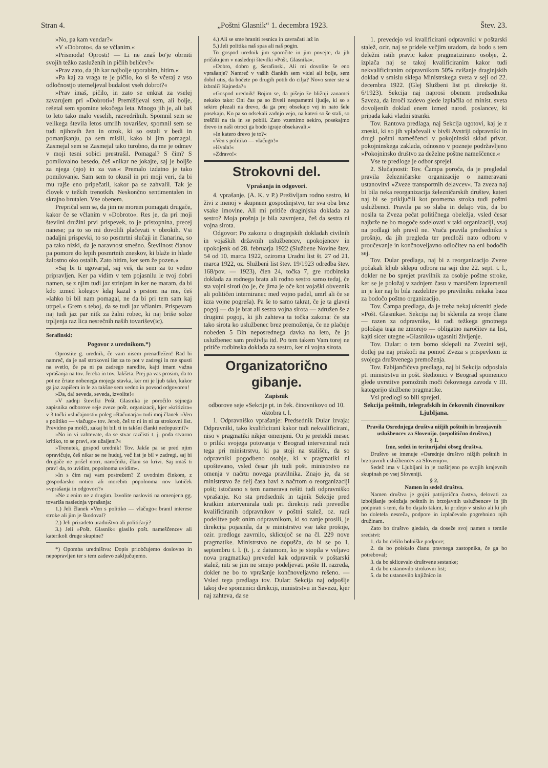Stran 4. „Poštni Glasnik“ 1. decembra 1923. Štev. 23.
»No, pa kam vendar?«
»V »Dobroto«, da se včlanim.«
»Prismoda! Oprosti! — Li ne znaš bo'je obrniti svojih težko zasluženih in pičlih beličev?«
»Prav zato, da jih kar najbolje uporabim, hitim.«
»Pa kaj za vraga te je pičilo, ko si še včeraj z vso odločnostjo utemeljeval budalost vseh dobrot?«
»Prav imaš, pičilo, in zato se enkrat za vselej zavarujem pri »Dobroti«! Premišljeval sem, ali bolje, rešetal sem spomine tekočega leta. Mnogo jih je, ali baš to leto tako malo veselih, razvedrilnih. Spomnil sem se velikega števila letos umrlih tovarišev, spomnil sem se tudi njihovih žen in otrok, ki so ostali v bedi in pomanjkanju, pa sem mislil, kako bi jim pomagal. Zasmejal sem se Zasmejal tako turobno, da me je odmev v moji tesni sobici prestrašil. Pomagal? S čim? S pomilovalno besedo, češ »nikar ne jokajte, saj je boljše za njega (njo) in za vas.« Premalo izdatno je tako pomilovanje. Sam sem to okusil in pri moji veri, da bi mu rajše eno pripečatil, kakor pa se zahvalil. Tak je človek v težkih trenotkih. Neskončno sentimentalen in skrajno brutalen. Vse obenem.
Prepričal sem se, da jim ne morem pomagati drugače, kakor če se včlanim v »Dobroto«. Res je, da pri moji številni družini prvi prispevek, to je pristopnina, precej nanese; pa to so mi dovolili plačevati v obrokih. Vsi nadaljni prispevki, to so posmrtni slučaji in članarina, so pa tako nizki, da je naravnost smešno. Številnost članov pa pomore do lepih posmrtnih zneskov, ki blaže in hlade žalostno oko ostalih. Zato hitim, ker sem že pozen.«
»Saj bi ti ugovarjal, saj veš, da sem za to vedno pripravljen. Ker pa vidim v tem pojasnilu le tvoj dobri namen, se z njim tudi jaz strinjam in ker ne maram, da bi kdo izmed kolegov kdaj kazal s prstom na me, češ »lahko bi bil nam pomagal, ne da bi pri tem sam kaj utrpel.« Grem s teboj, da se tudi jaz včlanim. Prispevam naj tudi jaz par nitk za žalni robec, ki naj briše solze trpljenja raz lica nesrečnih naših tovarišev(ic).
Serafinski:
Pogovor z urednikom.*)
Oprostite g. urednik, če vam nisem prenadležen! Rad bi namreč, da je naš strokovni list za to pot v zadregi in me spusti na svetlo, če pa ni pa zadrego naredite, kajti imam važna vprašanja na tov. Jereba in tov. Jakšeta. Prej pa vas prosim, da to pot ne črtate nobenega mojega stavka, ker mi je ljub tako, kakor ga jaz zapišem in le za takšne sem vedno in povsod odgovoren!
»Da, da! seveda, seveda, izvolite!«
»V zadnji številki Pošt. Glasnika je poročilo sejnega zapisnika odborove seje zveze pošt. organizacij, kjer »kritizira« v 3 točki »slučajnosti« poleg »Računarja« tudi moj članek »Ven s politiko — vlačugo« tov. Jereb, češ to ni in ni za strokovni list. Previdno pa molči, zakaj bi bili ti in takšni članki nedopustni?«
»No in vi zahtevate, da se stvar razčisti t. j. poda stvarno kritiko, to se pravi, ste užaljeni?«
»Trenutek, gospod urednik! Tov. Jakše pa se pred njim opravičuje, češ nikar se ne huduj, več list je bil v zadregi, saj bi drugače ne prišel notri, naročniki, člani so krivi. Saj imaš ti prav! da, to uvidim, popolnoma uvidim«.
»In s čim naj vam postrežem? Z uvodnim člnkom, z gospodarsko notico ali morebiti popolnoma nov kotiček »vprašanja in odgovori?«
»Ne z enim ne z drugim. Izvolite nasloviti na omenjena gg. tovariša naslednja vprašanja:
1.) Jeli članek »Ven s politiko — vlačugo« branil interese stroke ali jim je škodoval?
2.) Jeli prizadeto uradništvo ali politićarji?
3.) Jeli »Pošt. Glasnik« glasilo pošt. nameščencev ali katerikoli druge skupine?
*) Opomba uredništva: Dopis priobčujemo doslovno in nepopravljen ter s tem zadevo zaključujemo.
4.) Ali se sme braniti resnica in zavračati laž in
5.) Jeli politika naš spas ali naš pogin.
To gospod urednik jim sporočite in jim povejte, da jih pričakujem v naslednji številki »Pošt. Glasnika«.
»Dobro, dobro g. Serafinski. Ali mi dovolite še eno vprašanje? Namreč v vaših člankih sem videl ali bolje, sem dobil utis, da hočete po drugih potih do cilja? Novo smer ste si izbrali? Kajneda?«
»Gospod urednik! Bojim se, da pišejo že bližnji zanamci nekako tako: Oni čas pa so živeli nespametni ljudje, ki so s sekiro plezali na drevo, da ga prej obsekajo vej in nato šele posekajo. Ko pa so odsekali zadnjo vejo, na kateri so še stali, so treščili na tla in se pobili. Zato vzemimo sekiro, posekajmo drevo in naši otroci ga bodo igraje obsekavali.«
»In katero drevo je to?«
»Ven s politiko — vlačugo!«
»Hvala!«
»Zdravo!«
Strokovni del.
Vprašanja in odgovori.
4. vprašanje. (A. K. v P.) Preživljam rodno sestro, ki živi z menoj v skupnem gospodinjstvo, ter sva oba brez vsake imovine. Ali mi pritiče draginjska doklada za sestro? Moja prošnja je bila zavrnjena, češ da sestra ni vojna sirota.
Odgovor: Po zakonu o draginjskih dokladah civilnih in vojaških državnih uslužbencev, upokojencev in upokojenk od 28. februarja 1922 (Službene Novine štev. 54 od 10. marca 1922, oziroma Uradni list št. 27 od 21. marca 1922, oz. Službeni list štev. 19/1923 odredba štev. 168/pov. — 1923), člen 24, točka 7, gre rodbinska doklada za rodnega brata ali rodno sestro samo tedaj, če sta vojni siroti (to je, če jima je oče kot vojaški obveznik ali političen interniranec med vojno padel, umrl ali če se izza vojne pogreša). Pa še to samo takrat, če je ta glavni pogoj — da je brat ali sestra vojna sirota — združen še z drugimi pogoji, ki jih zahteva ta točka zakona: če sta tako sirota ko uslužbenec brez premoženja, če ne plačuje nobeden 5 Din neposrednega davka na leto, če jo uslužbenec sam preživlja itd. Po tem takem Vam torej ne pritiče rodbinska doklada za sestro, ker ni vojna sirota.
Organizatorično gibanje.
Zapisnik
odborove seje »Sekcije pt. in ček. činovnikov« od 10. oktobra t. l.
1. Odpravniško vprašanje: Predsednik Dular izvaja: Odpravniki, tako kvalificirani kakor tudi nekvalificirani, niso v pragmatiki nikjer omenjeni. On je pretekli mesec o priliki svojega potovanja v Beograd interveniral radi tega pri ministrstvu, ki pa stoji na stališču, da so odpravniki pogodbeno osobje, ki v pragmatiki ni upoštevano, vsled česar jih tudi pošt. ministrstvo ne omenja v načrtu novega pravilnika. Znajo je, da se ministrstvo že delj časa bavi z načrtom o reorganizaciji pošt; istočasno s tem namerava rešiti tudi odpravniško vprašanje. Ko sta predsednik in tajnik Sekcije pred kratkim intervenirala tudi pri direkciji radi prevedbe kvalificiranih odpravnikov v poštni stalež, oz. radi podelitve pošt onim odpravnikom, ki so zanje prosili, je direkcija pojasnila, da je ministrstvo vse take prošnje, ozir. predloge zavrnilo, sklicujoč se na čl. 229 nove pragmatike. Ministrstvo ne dopušča, da bi se po 1. septembru t. l. (t. j. z datumom, ko je stopila v veljavo nova pragmatika) prevedel kak odpravnik v poštarski stalež, niti se jim ne smejo podeljevati pošte II. razreda, dokler ne bo to vprašanje končnoveljavno rešeno. — Vsled tega predlaga tov. Dular: Sekcija naj odpošlje takoj dve spomenici direkciji, ministrstvu in Savezu, kjer naj zahteva, da se
1. prevedejo vsi kvalificirani odpravniki v poštarski stalež, ozir. naj se pridele večjim uradom, da bodo s tem deležni istih pravic kakor pragmatizirano osobje, 2. izplača naj se takoj kvalificiranim kakor tudi nekvalificiranim odpravnikom 50% zvišanje draginjskih doklad v smislu sklepa Ministrskega sveta v seji od 22. decembra 1922. (Glej Službeni list pt. direkcije št. 6/1923). Sekcija naj naprosi obenem predsednika Saveza, da izroči zadevo glede izplačila od minist. sveta dovoljenih doklad enem izmed narod. poslancev, ki pripada kaki vladni stranki.
Tov. Rantova predlaga, naj Sekcija ugotovi, kaj je z zneski, ki so jih vplačevali v bivši Avstriji odpravniki in drugi poštni nameščenci v pokojninski sklad privat. pokojninskega zaklada, odnosno v pozneje podržavljeno »Pokojninsko društvo za deželne poštne nameščence.«
Vse te predloge je odbor sprejel.
2. Slučajnosti: Tov. Čampa poroča, da je pregledal pravila železničarske organizacije o nameravani ustanovitvi »Zveze transportnih delavcev«. Ta zveza naj bi bila neka reorganizacija železničarskih društev, kateri naj bi se priključili kot prometna stroka tudi poštni uslužbenci. Pravila pa so slaba in delajo vtis, da bo nosila ta Zveza pečat političnega obeležja, vsled česar najbrže ne bo mogoče sodelovati v taki organizaciji, vsaj na podlagi teh pravil ne. Vrača pravila predsedniku s prošnjo, da jih pregleda ter predloži nato odboru v proučevanje in končnoveljavno odločitev na eni bodočih sej.
Tov. Dular predlaga, naj bi z reorganizacijo Zveze počakali kljub sklepu odbora na seji dne 22. sept. t. l., dokler ne bo sprejet pravilnik za osobje poštne stroke, ker se je položaj v zadnjem času v marsičem izpremenil in je ker naj bi bila razdelitev po pravilniku nekaka baza za bodočo poštno organizacijo.
Tov. Čampa predlaga, da je treba nekaj ukreniti glede »Pošt. Glasnika«. Sekcija naj bi sklenila za svoje člane — razen za odpravnike, ki radi težkega gmotnega položaja tega ne zmorejo — obligatno naročitev na list, kajti sicer utegne »Glasniku« ugasniti življenje.
Tov. Dular: o tem bomo sklepali na Zvezini seji, dotlej pa naj priskoči na pomoč Zveza s prispevkom iz svojega društvenega premoženja.
Tov. Fabijančičeva predlaga, naj bi Sekcija odposlala pt. ministrstvu in pošt. štedionici v Beograd spomenico glede uvrstitve pomožnih moči čekovnega zavoda v III. kategorijo službene pragmatike.
Vsi predlogi so bili sprejeti.
Sekcija poštnih, telegrafskih in čekovnih činovnikov Ljubljana.
Pravila Osrednjega društva nižjih poštnih in brzojavnih uslužbencev za Slovenijo. (nepolitično društvo.)
§ 1.
Ime, sedež in teritorijalni obseg društva.
Društvo se imenuje »Osrednje društvo nižjih poštnih in brzojavnih uslužbencev za Slovenijo«.
Sedež ima v Ljubljani in je razširjeno po svojih krajevnih skupinah po vsej Sloveniji.
§ 2.
Namen in sedež društva.
Namen društva je gojiti patrijotična čustva, delovati za izboljšanje položaja poštnih in brzojavnih uslužbencev in jih podpirati s tem, da bo dajalo takim, ki pridejo v stisko ali ki jih bo doletela nesreča, podpore in izplačevalo pogrebnino njih družinam.
Zato bo društvo gledalo, da doseže svoj namen s temile sredstvi:
1. da bo delilo bolniške podpore;
2. da bo poiskalo članu pravnega zastopnika, če ga bo potreboval;
3. da bo sklicevalo društvene sestanke;
4. da bo ustanovilo strokovni list;
5. da bo ustanovilo knjižnico in